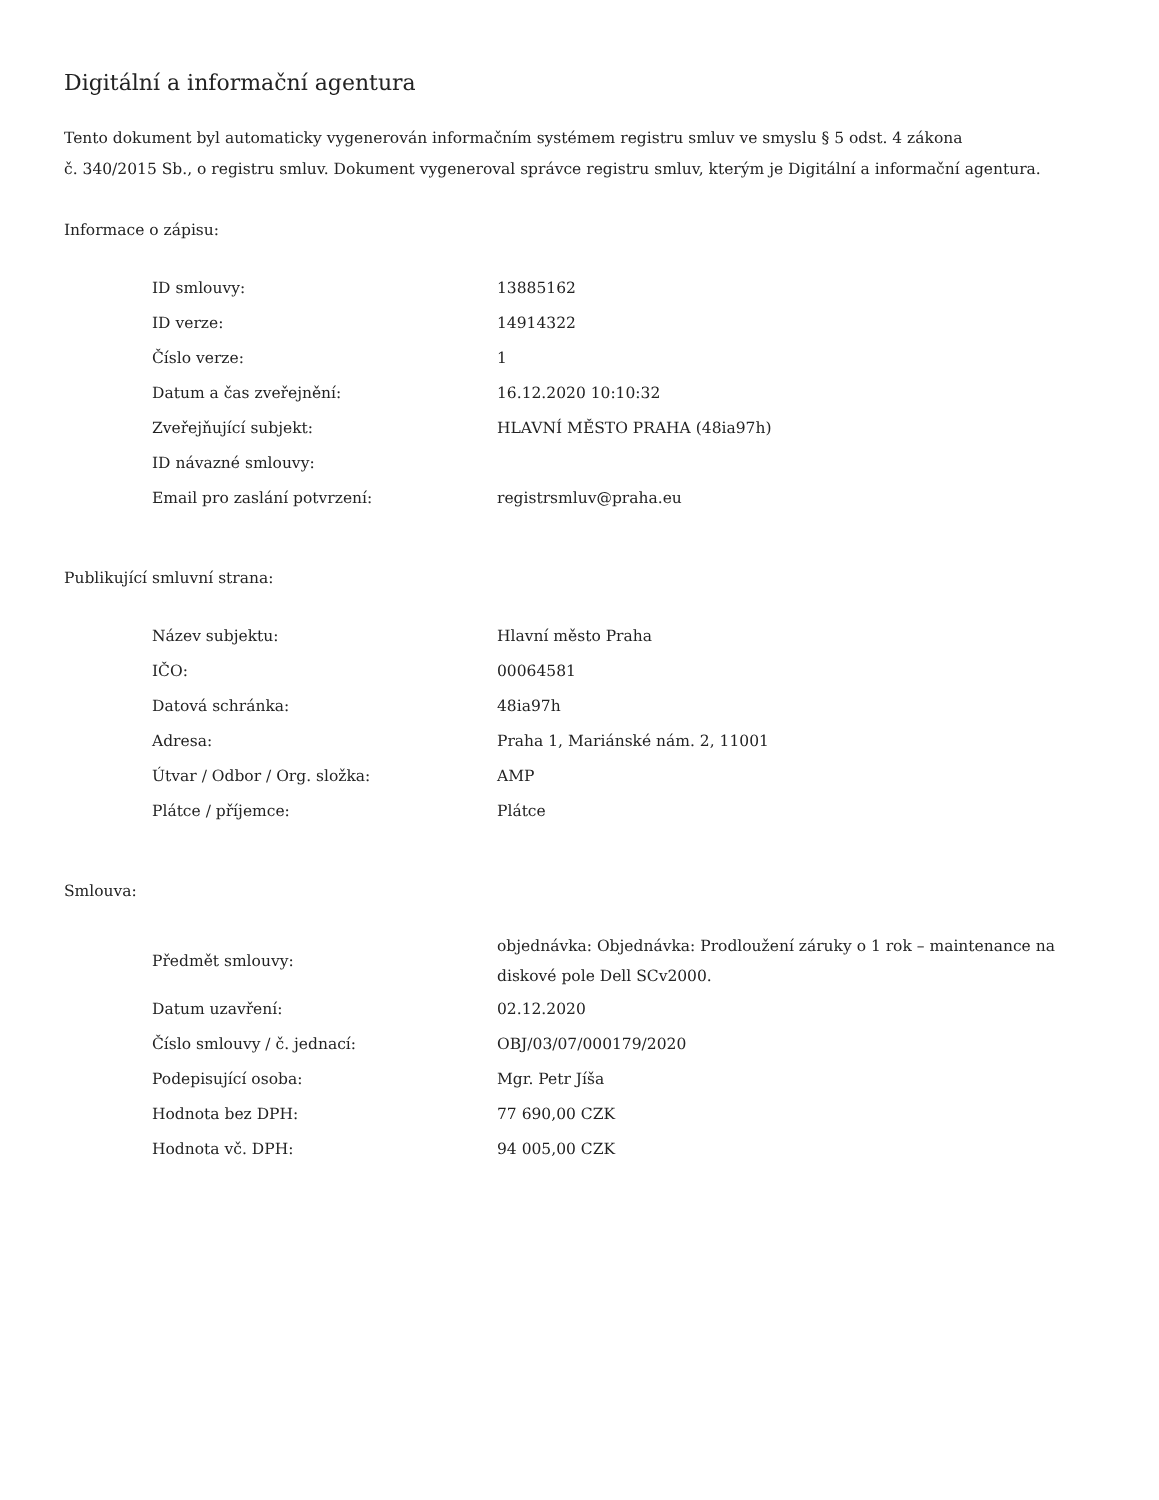Digitální a informační agentura
Tento dokument byl automaticky vygenerován informačním systémem registru smluv ve smyslu § 5 odst. 4 zákona
č. 340/2015 Sb., o registru smluv. Dokument vygeneroval správce registru smluv, kterým je Digitální a informační agentura.
Informace o zápisu:
| ID smlouvy: | 13885162 |
| ID verze: | 14914322 |
| Číslo verze: | 1 |
| Datum a čas zveřejnění: | 16.12.2020 10:10:32 |
| Zveřejňující subjekt: | HLAVNÍ MĚSTO PRAHA (48ia97h) |
| ID návazné smlouvy: | |
| Email pro zaslání potvrzení: | registrsmluv@praha.eu |
Publikující smluvní strana:
| Název subjektu: | Hlavní město Praha |
| IČO: | 00064581 |
| Datová schránka: | 48ia97h |
| Adresa: | Praha 1, Mariánské nám. 2, 11001 |
| Útvar / Odbor / Org. složka: | AMP |
| Plátce / příjemce: | Plátce |
Smlouva:
| Předmět smlouvy: | objednávka: Objednávka: Prodloužení záruky o 1 rok – maintenance na diskové pole Dell SCv2000. |
| Datum uzavření: | 02.12.2020 |
| Číslo smlouvy / č. jednací: | OBJ/03/07/000179/2020 |
| Podepisující osoba: | Mgr. Petr Jíša |
| Hodnota bez DPH: | 77 690,00 CZK |
| Hodnota vč. DPH: | 94 005,00 CZK |